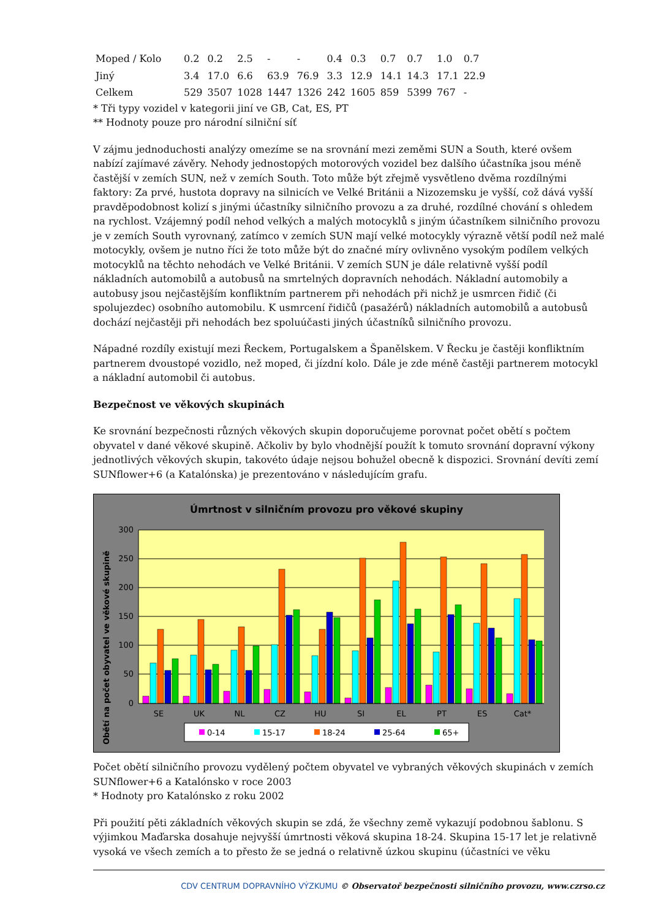| Moped / Kolo | 0.2 | 0.2 | 2.5 | - | - | 0.4 | 0.3 | 0.7 | 0.7 | 1.0 | 0.7 |
| Jiný | 3.4 | 17.0 | 6.6 | 63.9 | 76.9 | 3.3 | 12.9 | 14.1 | 14.3 | 17.1 | 22.9 |
| Celkem | 529 | 3507 | 1028 | 1447 | 1326 | 242 | 1605 | 859 | 5399 | 767 | - |
* Tři typy vozidel v kategorii jiní ve GB, Cat, ES, PT
** Hodnoty pouze pro národní silniční síť
V zájmu jednoduchosti analýzy omezíme se na srovnání mezi zeměmi SUN a South, které ovšem nabízí zajímavé závěry. Nehody jednostopých motorových vozidel bez dalšího účastníka jsou méně častější v zemích SUN, než v zemích South. Toto může být zřejmě vysvětleno dvěma rozdílnými faktory: Za prvé, hustota dopravy na silnicích ve Velké Británii a Nizozemsku je vyšší, což dává vyšší pravděpodobnost kolizí s jinými účastníky silničního provozu a za druhé, rozdílné chování s ohledem na rychlost. Vzájemný podíl nehod velkých a malých motocyklů s jiným účastníkem silničního provozu je v zemích South vyrovnaný, zatímco v zemích SUN mají velké motocykly výrazně větší podíl než malé motocykly, ovšem je nutno říci že toto může být do značné míry ovlivněno vysokým podílem velkých motocyklů na těchto nehodách ve Velké Británii. V zemích SUN je dále relativně vyšší podíl nákladních automobilů a autobusů na smrtelných dopravních nehodách. Nákladní automobily a autobusy jsou nejčastějším konfliktním partnerem při nehodách při nichž je usmrcen řidič (či spolujezdec) osobního automobilu. K usmrcení řidičů (pasažérů) nákladních automobilů a autobusů dochází nejčastěji při nehodách bez spoluúčasti jiných účastníků silničního provozu.
Nápadné rozdíly existují mezi Řeckem, Portugalskem a Španělskem. V Řecku je častěji konfliktním partnerem dvoustopé vozidlo, než moped, či jízdní kolo. Dále je zde méně častěji partnerem motocykl a nákladní automobil či autobus.
Bezpečnost ve věkových skupinách
Ke srovnání bezpečnosti různých věkových skupin doporučujeme porovnat počet obětí s počtem obyvatel v dané věkové skupině. Ačkoliv by bylo vhodnější použít k tomuto srovnání dopravní výkony jednotlivých věkových skupin, takovéto údaje nejsou bohužel obecně k dispozici. Srovnání devíti zemí SUNflower+6 (a Katalónska) je prezentováno v následujícím grafu.
Úmrtnost v silničním provozu pro věkové skupiny
Obětí na počet obyvatel ve věkové skupině
300
250
200
150
100
50
0
SE
UK
NL
CZ
HU
SI
EL
PT
ES
Cat*
0-14
15-17
18-24
25-64
65+
Počet obětí silničního provozu vydělený počtem obyvatel ve vybraných věkových skupinách v zemích SUNflower+6 a Katalónsko v roce 2003
* Hodnoty pro Katalónsko z roku 2002
Při použití pěti základních věkových skupin se zdá, že všechny země vykazují podobnou šablonu. S výjimkou Maďarska dosahuje nejvyšší úmrtnosti věková skupina 18-24. Skupina 15-17 let je relativně vysoká ve všech zemích a to přesto že se jedná o relativně úzkou skupinu (účastníci ve věku
CDV CENTRUM DOPRAVNÍHO VÝZKUMU © Observatoř bezpečnosti silničního provozu, www.czrso.cz